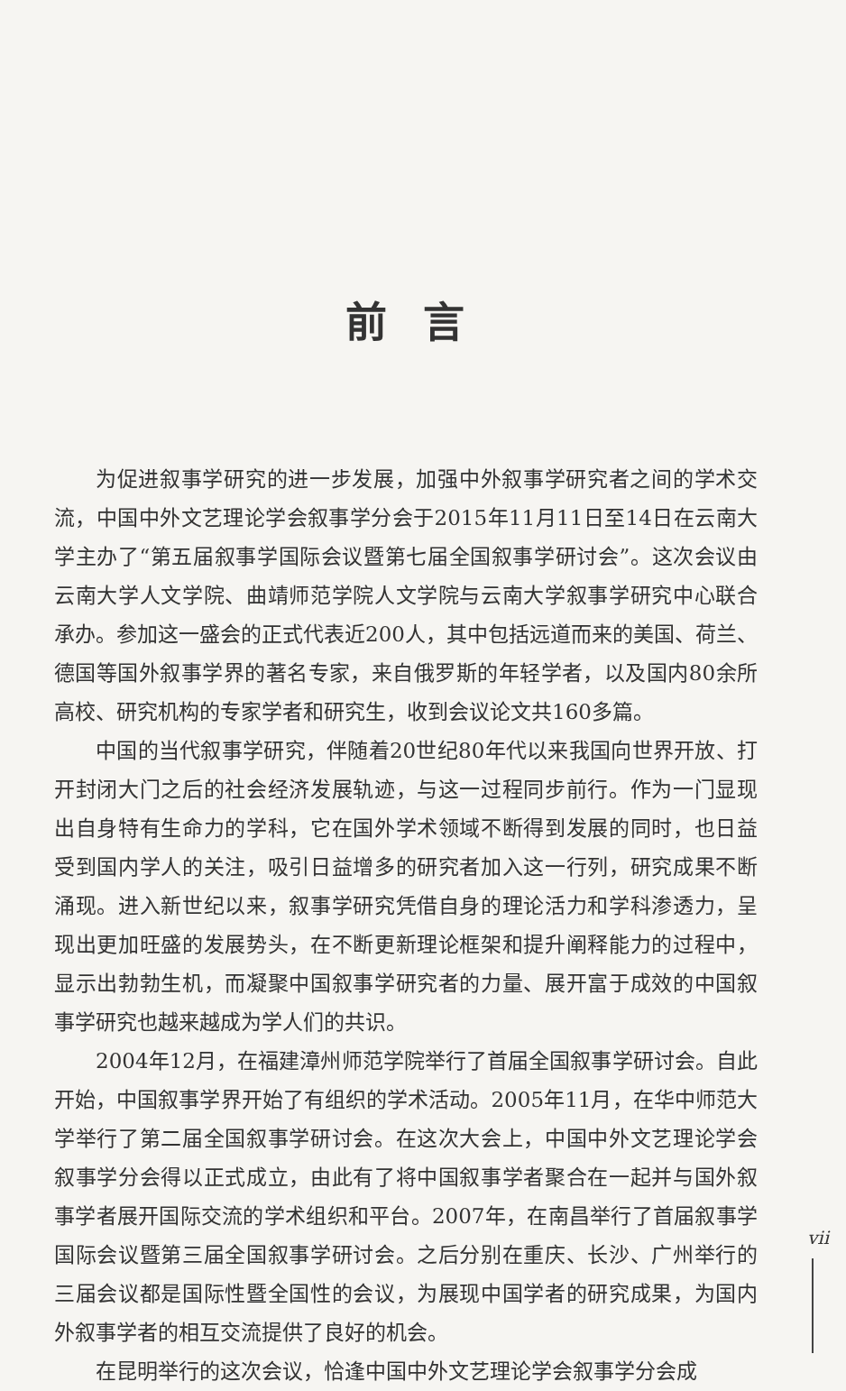前言
为促进叙事学研究的进一步发展，加强中外叙事学研究者之间的学术交流，中国中外文艺理论学会叙事学分会于2015年11月11日至14日在云南大学主办了“第五届叙事学国际会议暨第七届全国叙事学研讨会”。这次会议由云南大学人文学院、曲靖师范学院人文学院与云南大学叙事学研究中心联合承办。参加这一盛会的正式代表近200人，其中包括远道而来的美国、荷兰、德国等国外叙事学界的著名专家，来自俄罗斯的年轻学者，以及国内80余所高校、研究机构的专家学者和研究生，收到会议论文共160多篇。
中国的当代叙事学研究，伴随着20世纪80年代以来我国向世界开放、打开封闭大门之后的社会经济发展轨迹，与这一过程同步前行。作为一门显现出自身特有生命力的学科，它在国外学术领域不断得到发展的同时，也日益受到国内学人的关注，吸引日益增多的研究者加入这一行列，研究成果不断涌现。进入新世纪以来，叙事学研究凭借自身的理论活力和学科渗透力，呈现出更加旺盛的发展势头，在不断更新理论框架和提升阐释能力的过程中，显示出勃勃生机，而凝聚中国叙事学研究者的力量、展开富于成效的中国叙事学研究也越来越成为学人们的共识。
2004年12月，在福建漳州师范学院举行了首届全国叙事学研讨会。自此开始，中国叙事学界开始了有组织的学术活动。2005年11月，在华中师范大学举行了第二届全国叙事学研讨会。在这次大会上，中国中外文艺理论学会叙事学分会得以正式成立，由此有了将中国叙事学者聚合在一起并与国外叙事学者展开国际交流的学术组织和平台。2007年，在南昌举行了首届叙事学国际会议暨第三届全国叙事学研讨会。之后分别在重庆、长沙、广州举行的三届会议都是国际性暨全国性的会议，为展现中国学者的研究成果，为国内外叙事学者的相互交流提供了良好的机会。
在昆明举行的这次会议，恰逢中国中外文艺理论学会叙事学分会成
vii